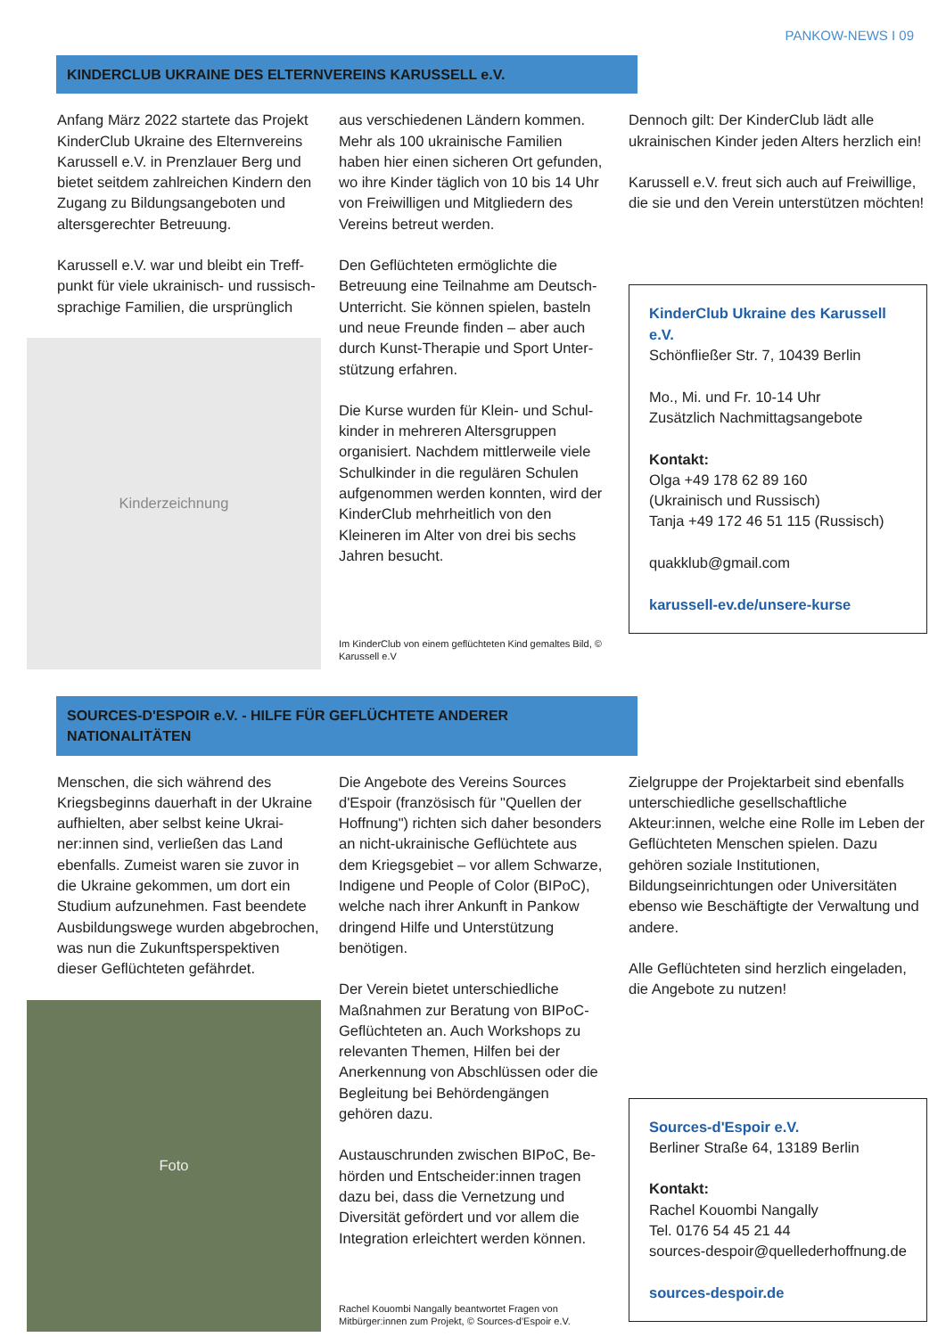PANKOW-NEWS I 09
KINDERCLUB UKRAINE DES ELTERNVEREINS KARUSSELL e.V.
Anfang März 2022 startete das Projekt KinderClub Ukraine des Elternvereins Karussell e.V. in Prenzlauer Berg und bietet seitdem zahlreichen Kindern den Zugang zu Bildungsangeboten und altersgerechter Betreuung.
Karussell e.V. war und bleibt ein Treff­punkt für viele ukrainisch- und russisch­sprachige Familien, die ursprünglich
Kinderzeichnung
aus verschiedenen Ländern kommen. Mehr als 100 ukrainische Familien haben hier einen sicheren Ort gefunden, wo ihre Kinder täglich von 10 bis 14 Uhr von Freiwilligen und Mitgliedern des Vereins betreut werden.
Den Geflüchteten ermöglichte die Betreuung eine Teilnahme am Deutsch-Unterricht. Sie können spielen, basteln und neue Freunde finden – aber auch durch Kunst-Therapie und Sport Unter­stützung erfahren.
Die Kurse wurden für Klein- und Schul­kinder in mehreren Altersgruppen organisiert. Nachdem mittlerweile viele Schulkinder in die regulären Schulen aufgenommen werden konnten, wird der KinderClub mehrheitlich von den Kleineren im Alter von drei bis sechs Jahren besucht.
Im KinderClub von einem geflüchteten Kind gemaltes Bild, © Karussell e.V
Dennoch gilt: Der KinderClub lädt alle ukrainischen Kinder jeden Alters herz­lich ein!
Karussell e.V. freut sich auch auf Frei­willige, die sie und den Verein unter­stützen möchten!
KinderClub Ukraine des Karussell e.V.
Schönfließer Str. 7, 10439 Berlin
Mo., Mi. und Fr. 10-14 Uhr
Zusätzlich Nachmittagsangebote
Kontakt:
Olga +49 178 62 89 160
(Ukrainisch und Russisch)
Tanja +49 172 46 51 115 (Russisch)
quakklub@gmail.com
karussell-ev.de/unsere-kurse
SOURCES-D'ESPOIR e.V. - HILFE FÜR GEFLÜCHTETE ANDERER NATIONALITÄTEN
Menschen, die sich während des Kriegsbeginns dauerhaft in der Ukraine aufhielten, aber selbst keine Ukrai­ner:innen sind, verließen das Land ebenfalls. Zumeist waren sie zuvor in die Ukraine gekommen, um dort ein Studium aufzunehmen. Fast beendete Ausbildungswege wurden abgebro­chen, was nun die Zukunftsperspektiven dieser Geflüchteten gefährdet.
Foto
Die Angebote des Vereins Sources d'Espoir (französisch für "Quellen der Hoffnung") richten sich daher beson­ders an nicht-ukrainische Geflüchtete aus dem Kriegsgebiet – vor allem Schwarze, Indigene und People of Co­lor (BIPoC), welche nach ihrer Ankunft in Pankow dringend Hilfe und Unterstüt­zung benötigen.
Der Verein bietet unterschiedliche Maßnahmen zur Beratung von BIPoC-Geflüchteten an. Auch Workshops zu relevanten Themen, Hilfen bei der Anerkennung von Abschlüssen oder die Begleitung bei Behördengängen gehören dazu.
Austauschrunden zwischen BIPoC, Be­hörden und Entscheider:innen tragen dazu bei, dass die Vernetzung und Diversität gefördert und vor allem die Integration erleichtert werden können.
Rachel Kouombi Nangally beantwortet Fragen von Mitbürger:innen zum Projekt, © Sources-d'Espoir e.V.
Zielgruppe der Projektarbeit sind ebenfalls unterschiedliche gesell­schaftliche Akteur:innen, welche eine Rolle im Leben der Geflüchteten Men­schen spielen. Dazu gehören soziale Institutionen, Bildungseinrichtungen oder Universitäten ebenso wie Be­schäftigte der Verwaltung und andere.
Alle Geflüchteten sind herzlich einge­laden, die Angebote zu nutzen!
Sources-d'Espoir e.V.
Berliner Straße 64, 13189 Berlin
Kontakt:
Rachel Kouombi Nangally
Tel. 0176 54 45 21 44
sources-despoir@quellederhoffnung.de
sources-despoir.de